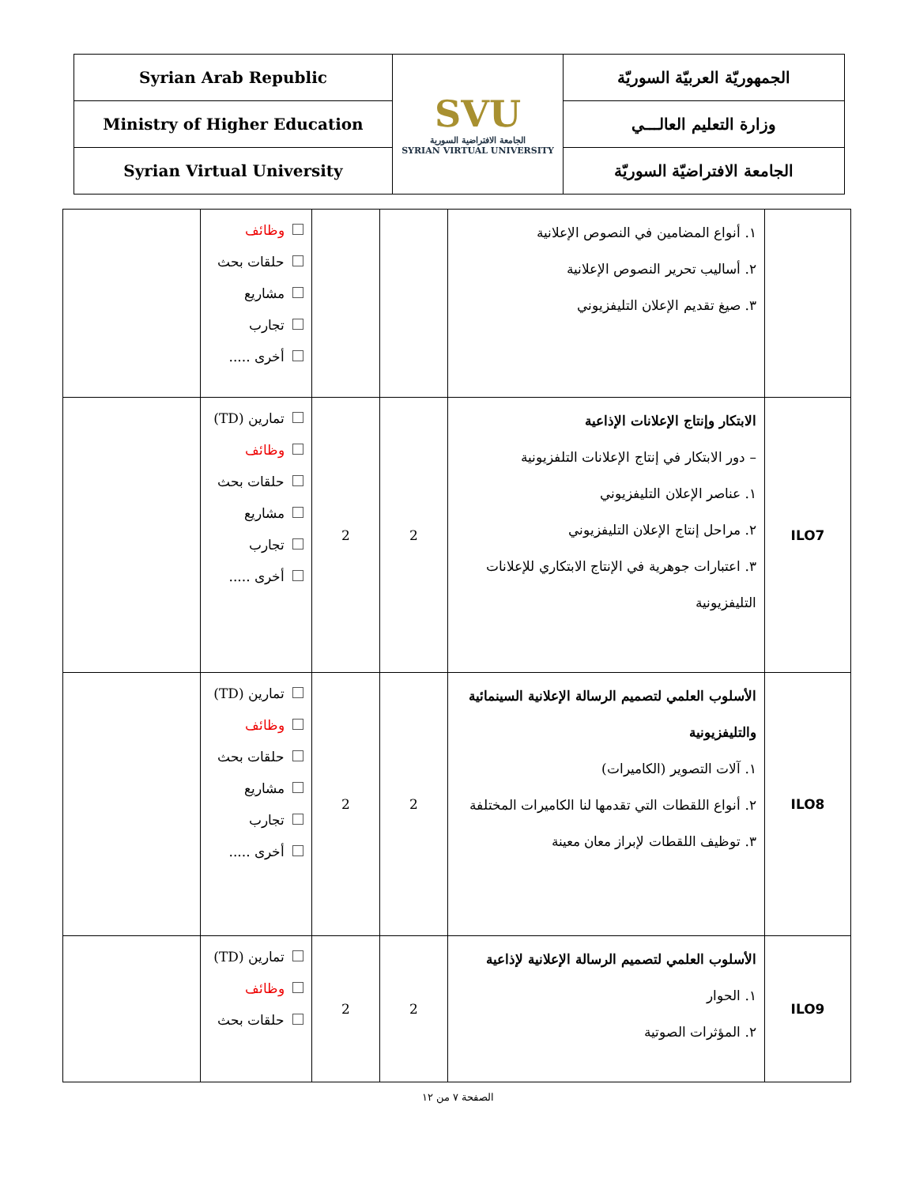| Syrian Arab Republic | SVU الجامعة الافتراضية السورية SYRIAN VIRTUAL UNIVERSITY | الجمهوريّة العربيّة السوريّة |
| Ministry of Higher Education | | وزارة التعليم العالـــي |
| Syrian Virtual University | | الجامعة الافتراضيّة السوريّة |
| | ١. أنواع المضامين في النصوص الإعلانية ٢. أساليب تحرير النصوص الإعلانية ٣. صيغ تقديم الإعلان التليفزيوني | | | وظائف حلقات بحث مشاريع تجارب أخرى ..... | |
| ILO7 | الابتكار وإنتاج الإعلانات الإذاعية – دور الابتكار في إنتاج الإعلانات التلفزيونية ١. عناصر الإعلان التليفزيوني ٢. مراحل إنتاج الإعلان التليفزيوني ٣. اعتبارات جوهرية في الإنتاج الابتكاري للإعلانات التليفزيونية | 2 | 2 | تمارين (TD) وظائف حلقات بحث مشاريع تجارب أخرى ..... | |
| ILO8 | الأسلوب العلمي لتصميم الرسالة الإعلانية السينمائية والتليفزيونية ١. آلات التصوير (الكاميرات) ٢. أنواع اللقطات التي تقدمها لنا الكاميرات المختلفة ٣. توظيف اللقطات لإبراز معان معينة | 2 | 2 | تمارين (TD) وظائف حلقات بحث مشاريع تجارب أخرى ..... | |
| ILO9 | الأسلوب العلمي لتصميم الرسالة الإعلانية لإذاعية ١. الحوار ٢. المؤثرات الصوتية | 2 | 2 | تمارين (TD) وظائف حلقات بحث | |
الصفحة ٧ من ١٢